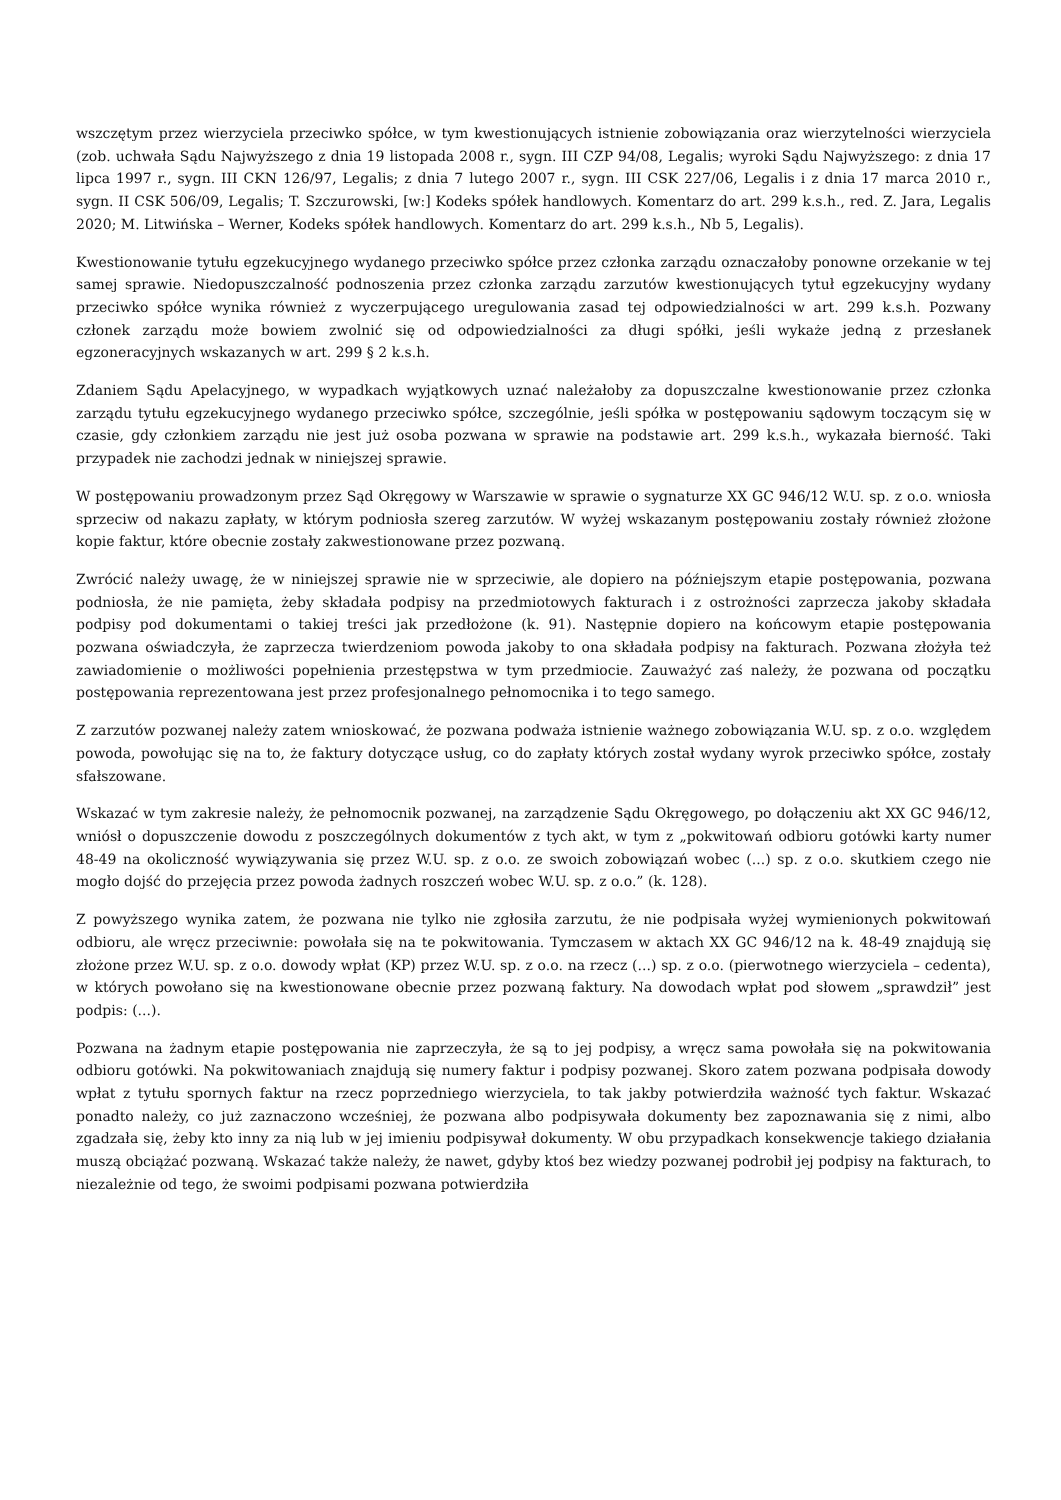wszczętym przez wierzyciela przeciwko spółce, w tym kwestionujących istnienie zobowiązania oraz wierzytelności wierzyciela (zob. uchwała Sądu Najwyższego z dnia 19 listopada 2008 r., sygn. III CZP 94/08, Legalis; wyroki Sądu Najwyższego: z dnia 17 lipca 1997 r., sygn. III CKN 126/97, Legalis; z dnia 7 lutego 2007 r., sygn. III CSK 227/06, Legalis i z dnia 17 marca 2010 r., sygn. II CSK 506/09, Legalis; T. Szczurowski, [w:] Kodeks spółek handlowych. Komentarz do art. 299 k.s.h., red. Z. Jara, Legalis 2020; M. Litwińska – Werner, Kodeks spółek handlowych. Komentarz do art. 299 k.s.h., Nb 5, Legalis).
Kwestionowanie tytułu egzekucyjnego wydanego przeciwko spółce przez członka zarządu oznaczałoby ponowne orzekanie w tej samej sprawie. Niedopuszczalność podnoszenia przez członka zarządu zarzutów kwestionujących tytuł egzekucyjny wydany przeciwko spółce wynika również z wyczerpującego uregulowania zasad tej odpowiedzialności w art. 299 k.s.h. Pozwany członek zarządu może bowiem zwolnić się od odpowiedzialności za długi spółki, jeśli wykaże jedną z przesłanek egzoneracyjnych wskazanych w art. 299 § 2 k.s.h.
Zdaniem Sądu Apelacyjnego, w wypadkach wyjątkowych uznać należałoby za dopuszczalne kwestionowanie przez członka zarządu tytułu egzekucyjnego wydanego przeciwko spółce, szczególnie, jeśli spółka w postępowaniu sądowym toczącym się w czasie, gdy członkiem zarządu nie jest już osoba pozwana w sprawie na podstawie art. 299 k.s.h., wykazała bierność. Taki przypadek nie zachodzi jednak w niniejszej sprawie.
W postępowaniu prowadzonym przez Sąd Okręgowy w Warszawie w sprawie o sygnaturze XX GC 946/12 W.U. sp. z o.o. wniosła sprzeciw od nakazu zapłaty, w którym podniosła szereg zarzutów. W wyżej wskazanym postępowaniu zostały również złożone kopie faktur, które obecnie zostały zakwestionowane przez pozwaną.
Zwrócić należy uwagę, że w niniejszej sprawie nie w sprzeciwie, ale dopiero na późniejszym etapie postępowania, pozwana podniosła, że nie pamięta, żeby składała podpisy na przedmiotowych fakturach i z ostrożności zaprzecza jakoby składała podpisy pod dokumentami o takiej treści jak przedłożone (k. 91). Następnie dopiero na końcowym etapie postępowania pozwana oświadczyła, że zaprzecza twierdzeniom powoda jakoby to ona składała podpisy na fakturach. Pozwana złożyła też zawiadomienie o możliwości popełnienia przestępstwa w tym przedmiocie. Zauważyć zaś należy, że pozwana od początku postępowania reprezentowana jest przez profesjonalnego pełnomocnika i to tego samego.
Z zarzutów pozwanej należy zatem wnioskować, że pozwana podważa istnienie ważnego zobowiązania W.U. sp. z o.o. względem powoda, powołując się na to, że faktury dotyczące usług, co do zapłaty których został wydany wyrok przeciwko spółce, zostały sfałszowane.
Wskazać w tym zakresie należy, że pełnomocnik pozwanej, na zarządzenie Sądu Okręgowego, po dołączeniu akt XX GC 946/12, wniósł o dopuszczenie dowodu z poszczególnych dokumentów z tych akt, w tym z „pokwitowań odbioru gotówki karty numer 48-49 na okoliczność wywiązywania się przez W.U. sp. z o.o. ze swoich zobowiązań wobec (...) sp. z o.o. skutkiem czego nie mogło dojść do przejęcia przez powoda żadnych roszczeń wobec W.U. sp. z o.o.” (k. 128).
Z powyższego wynika zatem, że pozwana nie tylko nie zgłosiła zarzutu, że nie podpisała wyżej wymienionych pokwitowań odbioru, ale wręcz przeciwnie: powołała się na te pokwitowania. Tymczasem w aktach XX GC 946/12 na k. 48-49 znajdują się złożone przez W.U. sp. z o.o. dowody wpłat (KP) przez W.U. sp. z o.o. na rzecz (...) sp. z o.o. (pierwotnego wierzyciela – cedenta), w których powołano się na kwestionowane obecnie przez pozwaną faktury. Na dowodach wpłat pod słowem „sprawdził” jest podpis: (...).
Pozwana na żadnym etapie postępowania nie zaprzeczyła, że są to jej podpisy, a wręcz sama powołała się na pokwitowania odbioru gotówki. Na pokwitowaniach znajdują się numery faktur i podpisy pozwanej. Skoro zatem pozwana podpisała dowody wpłat z tytułu spornych faktur na rzecz poprzedniego wierzyciela, to tak jakby potwierdziła ważność tych faktur. Wskazać ponadto należy, co już zaznaczono wcześniej, że pozwana albo podpisywała dokumenty bez zapoznawania się z nimi, albo zgadzała się, żeby kto inny za nią lub w jej imieniu podpisywał dokumenty. W obu przypadkach konsekwencje takiego działania muszą obciążać pozwaną. Wskazać także należy, że nawet, gdyby ktoś bez wiedzy pozwanej podrobił jej podpisy na fakturach, to niezależnie od tego, że swoimi podpisami pozwana potwierdziła